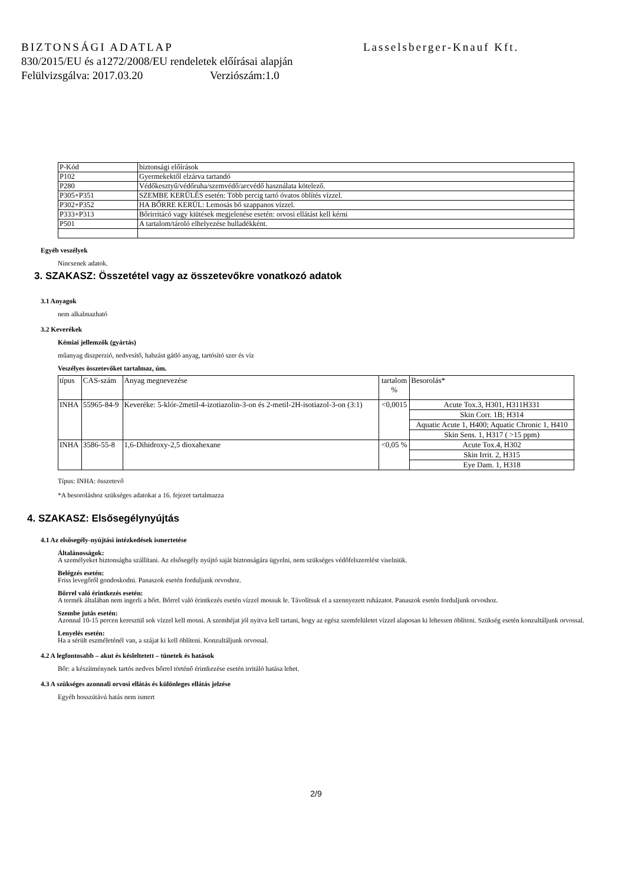BIZTONSÁGI ADATLAP Lasselsberger-Knauf Kft.
830/2015/EU és a1272/2008/EU rendeletek előírásai alapján
Felülvizsgálva: 2017.03.20 Verziószám:1.0
| P-Kód | biztonsági előírások |
| --- | --- |
| P102 | Gyermekektől elzárva tartandó |
| P280 | Védőkesztyű/védőruha/szemvédő/arcvédő használata kötelező. |
| P305+P351 | SZEMBE KERÜLÉS esetén: Több percig tartó óvatos öblítés vízzel. |
| P302+P352 | HA BŐRRE KERÜL: Lemosás bő szappanos vízzel. |
| P333+P313 | Bőrirritácó vagy kiütések megjelenése esetén: orvosi ellátást kell kérni |
| P501 | A tartalom/tároló elhelyezése hulladékként. |
Egyéb veszélyek
Nincsenek adatok.
3. SZAKASZ: Összetétel vagy az összetevőkre vonatkozó adatok
3.1 Anyagok
nem alkalmazható
3.2 Keverékek
Kémiai jellemzők (gyártás)
műanyag diszperzió, nedvesítő, habzást gátló anyag, tartósító szer és víz
Veszélyes összetevőket tartalmaz, úm.
| típus | CAS-szám | Anyag megnevezése | tartalom % | Besorolás* |
| --- | --- | --- | --- | --- |
| INHA | 55965-84-9 | Keveréke: 5-klór-2metil-4-izotiazolin-3-on és 2-metil-2H-isotiazol-3-on (3:1) | <0,0015 | Acute Tox.3, H301, H311H331 |
| | | | | Skin Corr. 1B; H314 |
| | | | | Aquatic Acute 1, H400; Aquatic Chronic 1, H410 |
| | | | | Skin Sens. 1, H317 ( >15 ppm) |
| INHA | 3586-55-8 | 1,6-Dihidroxy-2,5 dioxahexane | <0,05 % | Acute Tox.4, H302 |
| | | | | Skin Irrit. 2, H315 |
| | | | | Eye Dam. 1, H318 |
Típus: INHA: összetevő
*A besoroláshoz szükséges adatokat a 16. fejezet tartalmazza
4. SZAKASZ: Elsősegélynyújtás
4.1 Az elsősegély-nyújtási intézkedések ismertetése
Általánosságok:
A személyeket biztonságba szállítani. Az elsősegély nyújtó saját biztonságára ügyelni, nem szükséges védőfelszerelést viselniük.
Belégzés esetén:
Friss levegőről gondoskodni. Panaszok esetén forduljunk orvoshoz.
Bőrrel való érintkezés esetén:
A termék általában nem ingerli a bőrt. Bőrrel való érintkezés esetén vízzel mossuk le. Távolítsuk el a szennyezett ruházatot. Panaszok esetén forduljunk orvoshoz.
Szembe jutás esetén:
Azonnal 10-15 percen keresztül sok vízzel kell mosni. A szemhéjat jól nyitva kell tartani, hogy az egész szemfelületet vízzel alaposan ki lehessen öblíteni. Szükség esetén konzultáljunk orvossal.
Lenyelés esetén:
Ha a sérült eszméleténél van, a szájat ki kell öblíteni. Konzultáljunk orvossal.
4.2 A legfontosabb – akut és késleltetett – tünetek és hatások
Bőr: a készítménynek tartós nedves bőrrel történő érintkezése esetén irritáló hatása lehet.
4.3 A szükséges azonnali orvosi ellátás és különleges ellátás jelzése
Egyéb hosszútávú hatás nem ismert
2/9